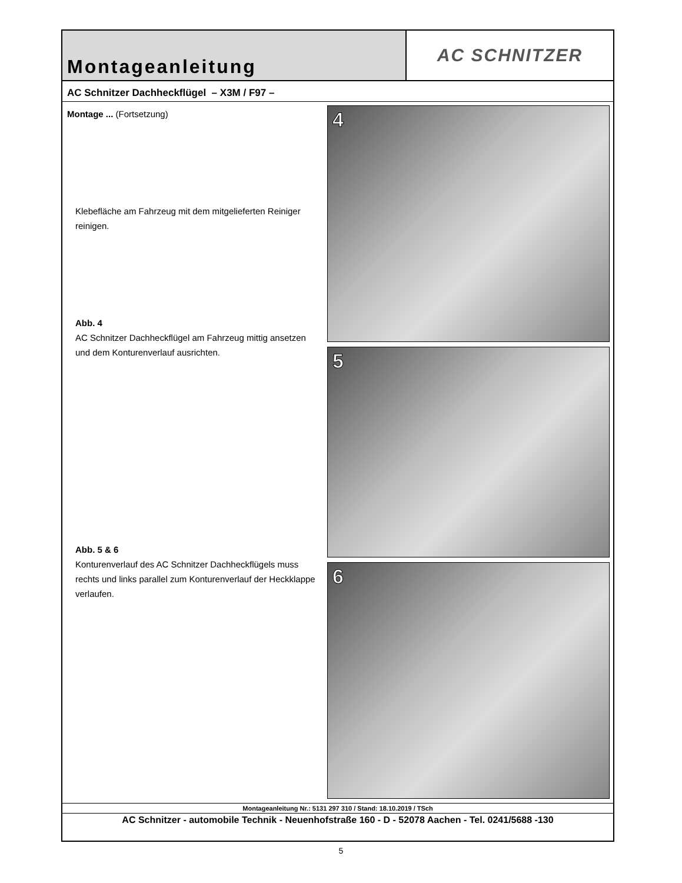Montageanleitung AC SCHNITZER
AC Schnitzer Dachheckflügel – X3M / F97 –
Montage ... (Fortsetzung)
Klebefläche am Fahrzeug mit dem mitgelieferten Reiniger reinigen.
Abb. 4
AC Schnitzer Dachheckflügel am Fahrzeug mittig ansetzen und dem Konturenverlauf ausrichten.
Abb. 5 & 6
Konturenverlauf des AC Schnitzer Dachheckflügels muss rechts und links parallel zum Konturenverlauf der Heckklappe verlaufen.
4
5
6
Montageanleitung Nr.: 5131 297 310 / Stand: 18.10.2019 / TSch
AC Schnitzer - automobile Technik - Neuenhofstraße 160 - D - 52078 Aachen - Tel. 0241/5688 -130
5